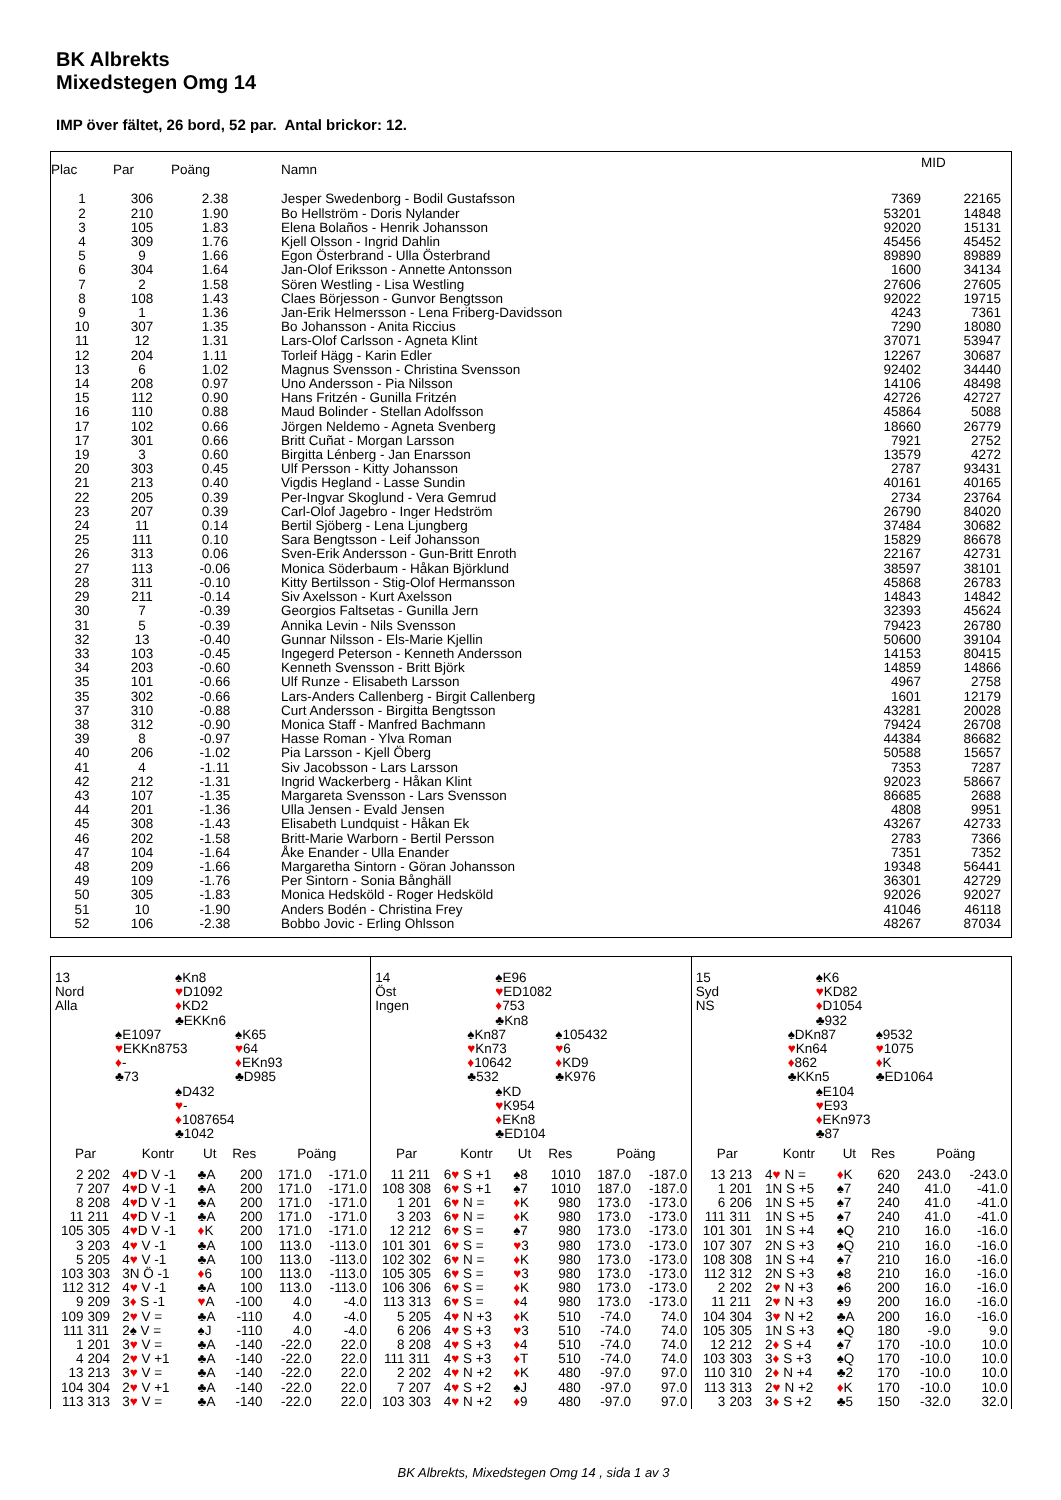BK Albrekts
Mixedstegen Omg 14
IMP över fältet, 26 bord, 52 par. Antal brickor: 12.
| Plac | Par | Poäng | Namn | | MID |
| --- | --- | --- | --- | --- | --- |
| 1 | 306 | 2.38 | Jesper Swedenborg - Bodil Gustafsson | 7369 | 22165 |
| 2 | 210 | 1.90 | Bo Hellström - Doris Nylander | 53201 | 14848 |
| 3 | 105 | 1.83 | Elena Bolaños - Henrik Johansson | 92020 | 15131 |
| 4 | 309 | 1.76 | Kjell Olsson - Ingrid Dahlin | 45456 | 45452 |
| 5 | 9 | 1.66 | Egon Österbrand - Ulla Österbrand | 89890 | 89889 |
| 6 | 304 | 1.64 | Jan-Olof Eriksson - Annette Antonsson | 1600 | 34134 |
| 7 | 2 | 1.58 | Sören Westling - Lisa Westling | 27606 | 27605 |
| 8 | 108 | 1.43 | Claes Börjesson - Gunvor Bengtsson | 92022 | 19715 |
| 9 | 1 | 1.36 | Jan-Erik Helmersson - Lena Friberg-Davidsson | 4243 | 7361 |
| 10 | 307 | 1.35 | Bo Johansson - Anita Riccius | 7290 | 18080 |
| 11 | 12 | 1.31 | Lars-Olof Carlsson - Agneta Klint | 37071 | 53947 |
| 12 | 204 | 1.11 | Torleif Hägg - Karin Edler | 12267 | 30687 |
| 13 | 6 | 1.02 | Magnus Svensson - Christina Svensson | 92402 | 34440 |
| 14 | 208 | 0.97 | Uno Andersson - Pia Nilsson | 14106 | 48498 |
| 15 | 112 | 0.90 | Hans Fritzén - Gunilla Fritzén | 42726 | 42727 |
| 16 | 110 | 0.88 | Maud Bolinder - Stellan Adolfsson | 45864 | 5088 |
| 17 | 102 | 0.66 | Jörgen Neldemo - Agneta Svenberg | 18660 | 26779 |
| 17 | 301 | 0.66 | Britt Cuñat - Morgan Larsson | 7921 | 2752 |
| 19 | 3 | 0.60 | Birgitta Lénberg - Jan Enarsson | 13579 | 4272 |
| 20 | 303 | 0.45 | Ulf Persson - Kitty Johansson | 2787 | 93431 |
| 21 | 213 | 0.40 | Vigdis Hegland - Lasse Sundin | 40161 | 40165 |
| 22 | 205 | 0.39 | Per-Ingvar Skoglund - Vera Gemrud | 2734 | 23764 |
| 23 | 207 | 0.39 | Carl-Olof Jagebro - Inger Hedström | 26790 | 84020 |
| 24 | 11 | 0.14 | Bertil Sjöberg - Lena Ljungberg | 37484 | 30682 |
| 25 | 111 | 0.10 | Sara Bengtsson - Leif Johansson | 15829 | 86678 |
| 26 | 313 | 0.06 | Sven-Erik Andersson - Gun-Britt Enroth | 22167 | 42731 |
| 27 | 113 | -0.06 | Monica Söderbaum - Håkan Björklund | 38597 | 38101 |
| 28 | 311 | -0.10 | Kitty Bertilsson - Stig-Olof Hermansson | 45868 | 26783 |
| 29 | 211 | -0.14 | Siv Axelsson - Kurt Axelsson | 14843 | 14842 |
| 30 | 7 | -0.39 | Georgios Faltsetas - Gunilla Jern | 32393 | 45624 |
| 31 | 5 | -0.39 | Annika Levin - Nils Svensson | 79423 | 26780 |
| 32 | 13 | -0.40 | Gunnar Nilsson - Els-Marie Kjellin | 50600 | 39104 |
| 33 | 103 | -0.45 | Ingegerd Peterson - Kenneth Andersson | 14153 | 80415 |
| 34 | 203 | -0.60 | Kenneth Svensson - Britt Björk | 14859 | 14866 |
| 35 | 101 | -0.66 | Ulf Runze - Elisabeth Larsson | 4967 | 2758 |
| 35 | 302 | -0.66 | Lars-Anders Callenberg - Birgit Callenberg | 1601 | 12179 |
| 37 | 310 | -0.88 | Curt Andersson - Birgitta Bengtsson | 43281 | 20028 |
| 38 | 312 | -0.90 | Monica Staff - Manfred Bachmann | 79424 | 26708 |
| 39 | 8 | -0.97 | Hasse Roman - Ylva Roman | 44384 | 86682 |
| 40 | 206 | -1.02 | Pia Larsson - Kjell Öberg | 50588 | 15657 |
| 41 | 4 | -1.11 | Siv Jacobsson - Lars Larsson | 7353 | 7287 |
| 42 | 212 | -1.31 | Ingrid Wackerberg - Håkan Klint | 92023 | 58667 |
| 43 | 107 | -1.35 | Margareta Svensson - Lars Svensson | 86685 | 2688 |
| 44 | 201 | -1.36 | Ulla Jensen - Evald Jensen | 4808 | 9951 |
| 45 | 308 | -1.43 | Elisabeth Lundquist - Håkan Ek | 43267 | 42733 |
| 46 | 202 | -1.58 | Britt-Marie Warborn - Bertil Persson | 2783 | 7366 |
| 47 | 104 | -1.64 | Åke Enander - Ulla Enander | 7351 | 7352 |
| 48 | 209 | -1.66 | Margaretha Sintorn - Göran Johansson | 19348 | 56441 |
| 49 | 109 | -1.76 | Per Sintorn - Sonia Bånghäll | 36301 | 42729 |
| 50 | 305 | -1.83 | Monica Hedsköld - Roger Hedsköld | 92026 | 92027 |
| 51 | 10 | -1.90 | Anders Bodén - Christina Frey | 41046 | 46118 |
| 52 | 106 | -2.38 | Bobbo Jovic - Erling Ohlsson | 48267 | 87034 |
| 13 Nord Alla | | ♠Kn8 ♥ D1092 ♦ KD2 ♣EKKn6 | |
| | ♠E1097 ♥ EKKn8753 ♦ - ♣73 | | ♠K65 ♥ 64 ♦ EKn93 ♣D985 |
| | | ♠D432 ♥ - ♦ 1087654 ♣1042 | |
| Par | | Kontr | Ut | Res | Poäng | |
| --- | --- | --- | --- | --- | --- | --- |
| 2 | 202 | 4 ♥ D V -1 | ♣A | 200 | 171.0 | -171.0 |
| 7 | 207 | 4 ♥ D V -1 | ♣A | 200 | 171.0 | -171.0 |
| 8 | 208 | 4 ♥ D V -1 | ♣A | 200 | 171.0 | -171.0 |
| 11 | 211 | 4 ♥ D V -1 | ♣A | 200 | 171.0 | -171.0 |
| 105 | 305 | 4 ♥ D V -1 | ♦ K | 200 | 171.0 | -171.0 |
| 3 | 203 | 4 ♥ V -1 | ♣A | 100 | 113.0 | -113.0 |
| 5 | 205 | 4 ♥ V -1 | ♣A | 100 | 113.0 | -113.0 |
| 103 | 303 | 3N Ö -1 | ♦ 6 | 100 | 113.0 | -113.0 |
| 112 | 312 | 4 ♥ V -1 | ♣A | 100 | 113.0 | -113.0 |
| 9 | 209 | 3 ♦ S -1 | ♥ A | -100 | 4.0 | -4.0 |
| 109 | 309 | 2 ♥ V = | ♣A | -110 | 4.0 | -4.0 |
| 111 | 311 | 2♠ V = | ♠J | -110 | 4.0 | -4.0 |
| 1 | 201 | 3 ♥ V = | ♣A | -140 | -22.0 | 22.0 |
| 4 | 204 | 2 ♥ V +1 | ♣A | -140 | -22.0 | 22.0 |
| 13 | 213 | 3 ♥ V = | ♣A | -140 | -22.0 | 22.0 |
| 104 | 304 | 2 ♥ V +1 | ♣A | -140 | -22.0 | 22.0 |
| 113 | 313 | 3 ♥ V = | ♣A | -140 | -22.0 | 22.0 |
| 14 Öst Ingen | | ♠E96 ♥ ED1082 ♦ 753 ♣Kn8 | |
| | ♠Kn87 ♥ Kn73 ♦ 10642 ♣532 | | ♠105432 ♥ 6 ♦ KD9 ♣K976 |
| | | ♠KD ♥ K954 ♦ EKn8 ♣ED104 | |
| Par | | Kontr | Ut | Res | Poäng | |
| --- | --- | --- | --- | --- | --- | --- |
| 11 | 211 | 6 ♥ S +1 | ♠8 | 1010 | 187.0 | -187.0 |
| 108 | 308 | 6 ♥ S +1 | ♠7 | 1010 | 187.0 | -187.0 |
| 1 | 201 | 6 ♥ N = | ♦ K | 980 | 173.0 | -173.0 |
| 3 | 203 | 6 ♥ N = | ♦ K | 980 | 173.0 | -173.0 |
| 12 | 212 | 6 ♥ S = | ♠7 | 980 | 173.0 | -173.0 |
| 101 | 301 | 6 ♥ S = | ♥ 3 | 980 | 173.0 | -173.0 |
| 102 | 302 | 6 ♥ N = | ♦ K | 980 | 173.0 | -173.0 |
| 105 | 305 | 6 ♥ S = | ♥ 3 | 980 | 173.0 | -173.0 |
| 106 | 306 | 6 ♥ S = | ♦ K | 980 | 173.0 | -173.0 |
| 113 | 313 | 6 ♥ S = | ♦ 4 | 980 | 173.0 | -173.0 |
| 5 | 205 | 4 ♥ N +3 | ♦ K | 510 | -74.0 | 74.0 |
| 6 | 206 | 4 ♥ S +3 | ♥ 3 | 510 | -74.0 | 74.0 |
| 8 | 208 | 4 ♥ S +3 | ♦ 4 | 510 | -74.0 | 74.0 |
| 111 | 311 | 4 ♥ S +3 | ♦ T | 510 | -74.0 | 74.0 |
| 2 | 202 | 4 ♥ N +2 | ♦ K | 480 | -97.0 | 97.0 |
| 7 | 207 | 4 ♥ S +2 | ♠J | 480 | -97.0 | 97.0 |
| 103 | 303 | 4 ♥ N +2 | ♦ 9 | 480 | -97.0 | 97.0 |
| 15 Syd NS | | ♠K6 ♥ KD82 ♦ D1054 ♣932 | |
| | ♠DKn87 ♥ Kn64 ♦ 862 ♣KKn5 | | ♠9532 ♥ 1075 ♦ K ♣ED1064 |
| | | ♠E104 ♥ E93 ♦ EKn973 ♣87 | |
| Par | | Kontr | Ut | Res | Poäng | |
| --- | --- | --- | --- | --- | --- | --- |
| 13 | 213 | 4 ♥ N = | ♦ K | 620 | 243.0 | -243.0 |
| 1 | 201 | 1N S +5 | ♠7 | 240 | 41.0 | -41.0 |
| 6 | 206 | 1N S +5 | ♠7 | 240 | 41.0 | -41.0 |
| 111 | 311 | 1N S +5 | ♠7 | 240 | 41.0 | -41.0 |
| 101 | 301 | 1N S +4 | ♠Q | 210 | 16.0 | -16.0 |
| 107 | 307 | 2N S +3 | ♠Q | 210 | 16.0 | -16.0 |
| 108 | 308 | 1N S +4 | ♠7 | 210 | 16.0 | -16.0 |
| 112 | 312 | 2N S +3 | ♠8 | 210 | 16.0 | -16.0 |
| 2 | 202 | 2 ♥ N +3 | ♠6 | 200 | 16.0 | -16.0 |
| 11 | 211 | 2 ♥ N +3 | ♠9 | 200 | 16.0 | -16.0 |
| 104 | 304 | 3 ♥ N +2 | ♣A | 200 | 16.0 | -16.0 |
| 105 | 305 | 1N S +3 | ♠Q | 180 | -9.0 | 9.0 |
| 12 | 212 | 2 ♦ S +4 | ♠7 | 170 | -10.0 | 10.0 |
| 103 | 303 | 3 ♦ S +3 | ♠Q | 170 | -10.0 | 10.0 |
| 110 | 310 | 2 ♦ N +4 | ♣2 | 170 | -10.0 | 10.0 |
| 113 | 313 | 2 ♥ N +2 | ♦ K | 170 | -10.0 | 10.0 |
| 3 | 203 | 3 ♦ S +2 | ♣5 | 150 | -32.0 | 32.0 |
BK Albrekts, Mixedstegen Omg 14 , sida 1 av 3